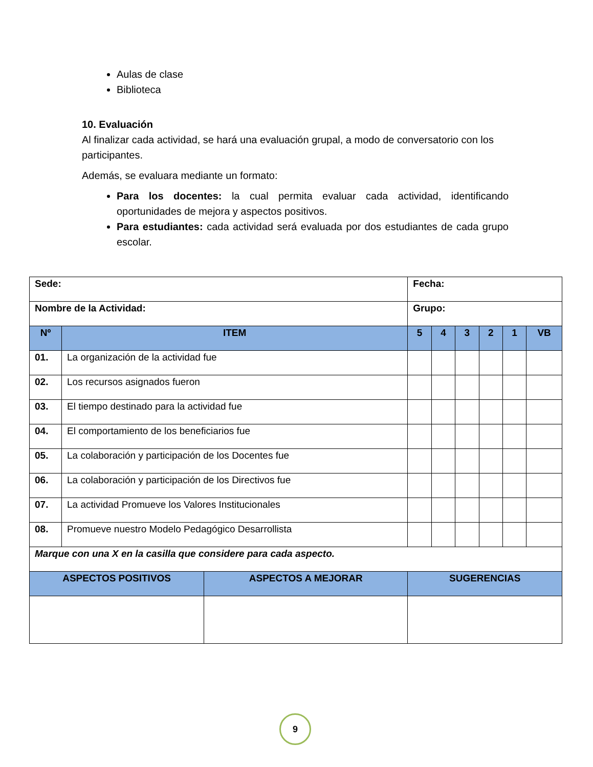Aulas de clase
Biblioteca
10. Evaluación
Al finalizar cada actividad, se hará una evaluación grupal, a modo de conversatorio con los participantes.
Además, se evaluara mediante un formato:
Para los docentes: la cual permita evaluar cada actividad, identificando oportunidades de mejora y aspectos positivos.
Para estudiantes: cada actividad será evaluada por dos estudiantes de cada grupo escolar.
| Sede: | | | Fecha: | | | | | |
| Nombre de la Actividad: | | | Grupo: | | | | | |
| Nº | ITEM | | 5 | 4 | 3 | 2 | 1 | VB |
| 01. | La organización de la actividad fue | | | | | | | |
| 02. | Los recursos asignados fueron | | | | | | | |
| 03. | El tiempo destinado para la actividad fue | | | | | | | |
| 04. | El comportamiento de los beneficiarios fue | | | | | | | |
| 05. | La colaboración y participación de los Docentes fue | | | | | | | |
| 06. | La colaboración y participación de los Directivos fue | | | | | | | |
| 07. | La actividad Promueve los Valores Institucionales | | | | | | | |
| 08. | Promueve nuestro Modelo Pedagógico Desarrollista | | | | | | | |
| Marque con una X en la casilla que considere para cada aspecto. | | | | | | | | |
| ASPECTOS POSITIVOS | | ASPECTOS A MEJORAR | SUGERENCIAS | | | | | |
9